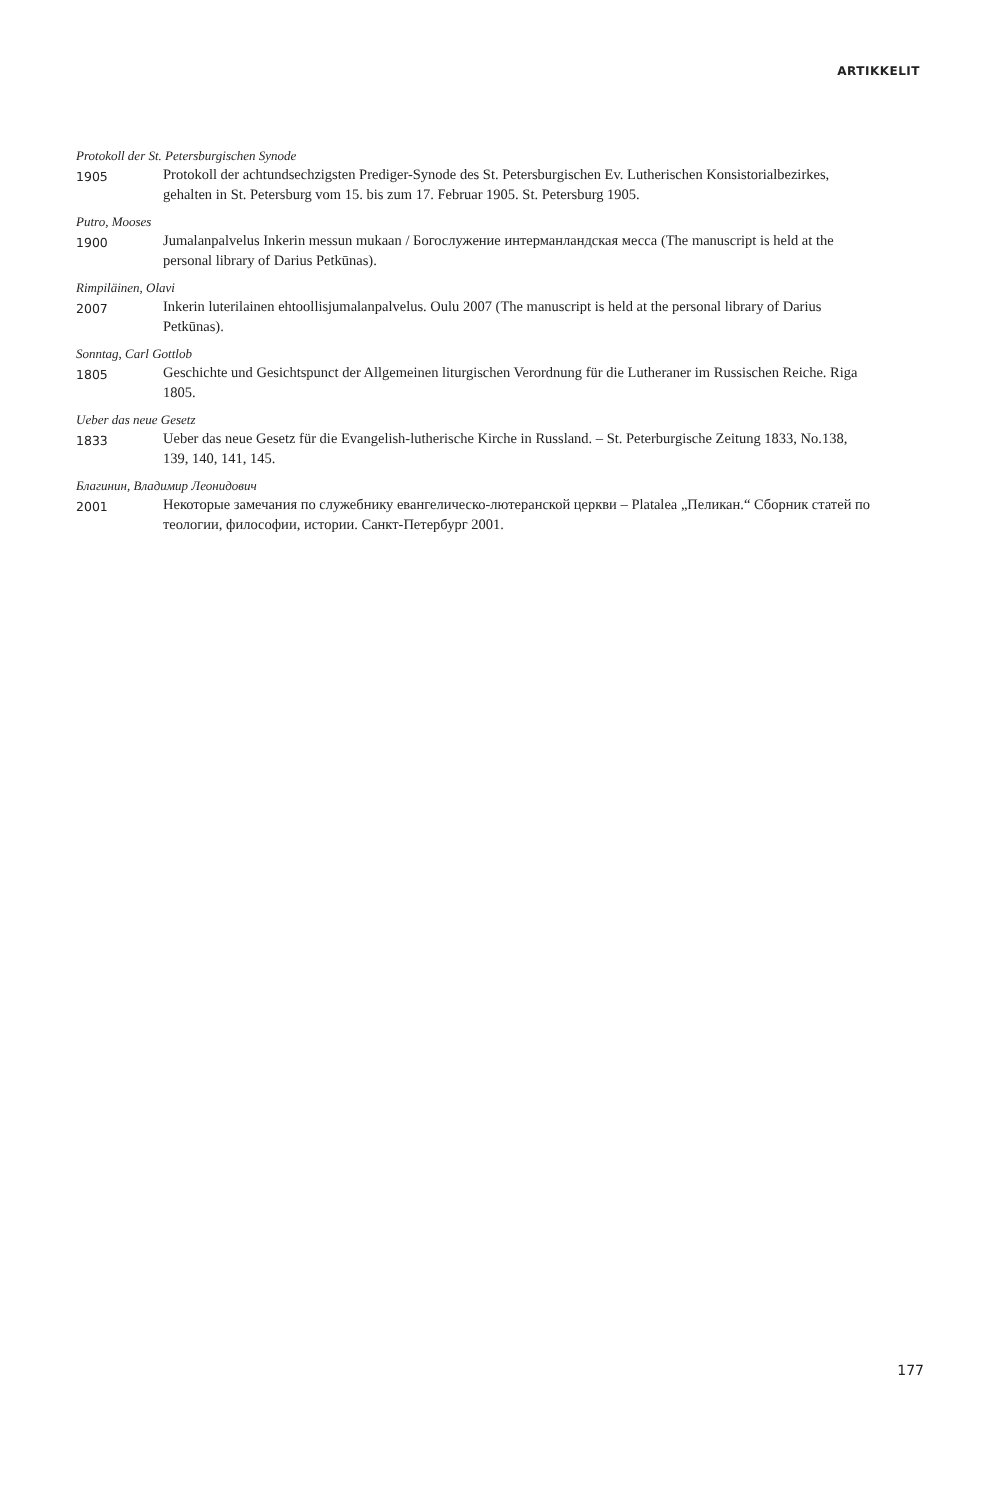ARTIKKELIT
Protokoll der St. Petersburgischen Synode
1905
Protokoll der achtundsechzigsten Prediger-Synode des St. Petersburgischen Ev. Lutherischen Konsistorialbezirkes, gehalten in St. Petersburg vom 15. bis zum 17. Februar 1905. St. Petersburg 1905.
Putro, Mooses
1900
Jumalanpalvelus Inkerin messun mukaan / Богослужение интерманландская месса (The manuscript is held at the personal library of Darius Petkūnas).
Rimpiläinen, Olavi
2007
Inkerin luterilainen ehtoollisjumalanpalvelus. Oulu 2007 (The manuscript is held at the personal library of Darius Petkūnas).
Sonntag, Carl Gottlob
1805
Geschichte und Gesichtspunct der Allgemeinen liturgischen Verordnung für die Lutheraner im Russischen Reiche. Riga 1805.
Ueber das neue Gesetz
1833
Ueber das neue Gesetz für die Evangelish-lutherische Kirche in Russland. – St. Peterburgische Zeitung 1833, No.138, 139, 140, 141, 145.
Благинин, Владимир Леонидович
2001
Некоторые замечания по служебнику евангелическо-лютеранской церкви – Platalea „Пеликан.“ Сборник статей по теологии, философии, истории. Санкт-Петербург 2001.
177